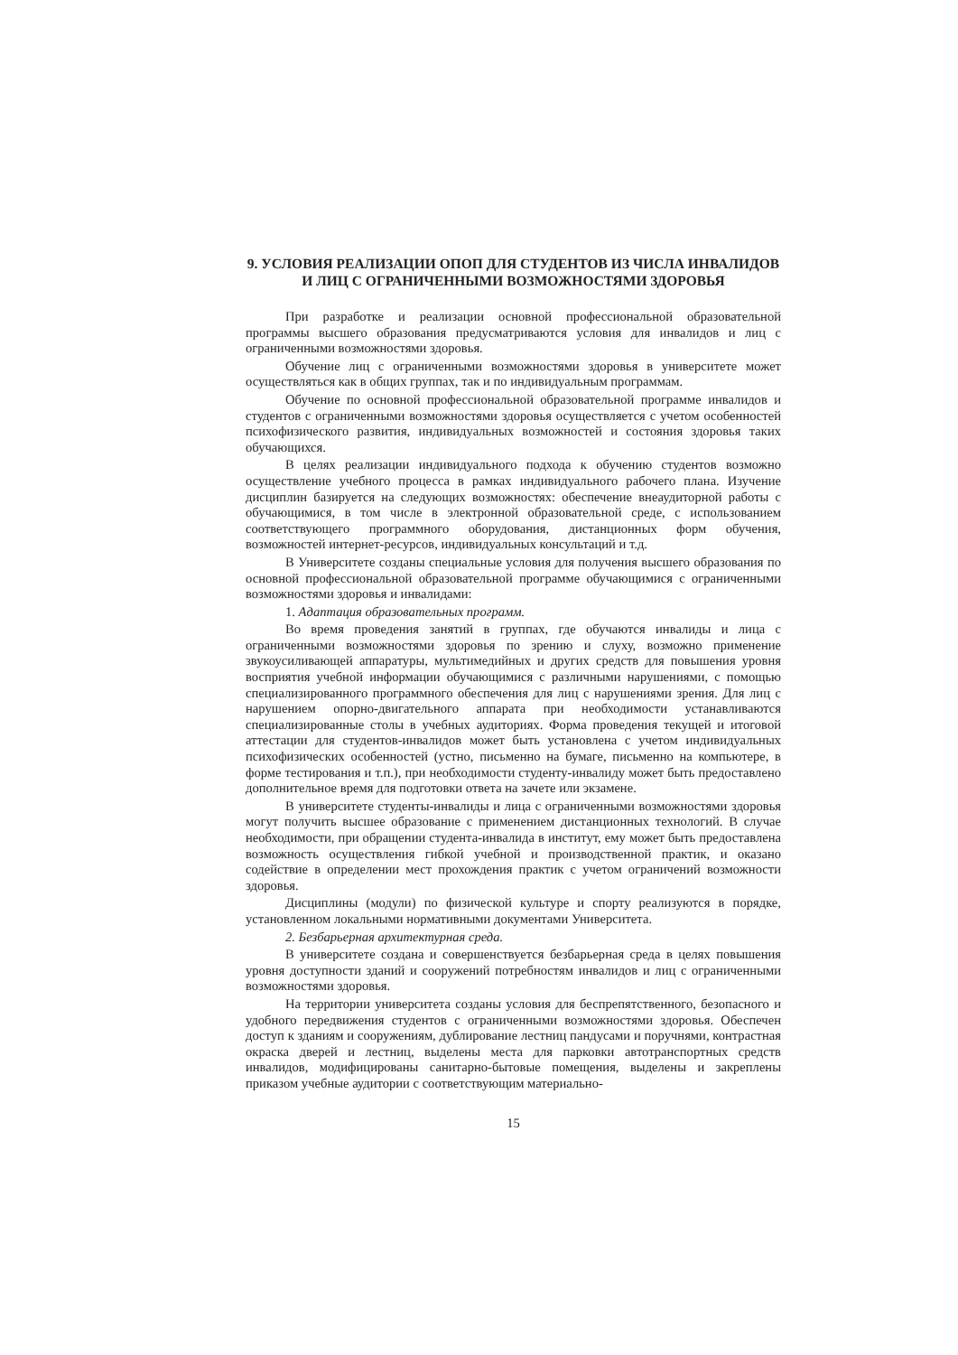9. УСЛОВИЯ РЕАЛИЗАЦИИ ОПОП ДЛЯ СТУДЕНТОВ ИЗ ЧИСЛА ИНВАЛИДОВ
И ЛИЦ С ОГРАНИЧЕННЫМИ ВОЗМОЖНОСТЯМИ ЗДОРОВЬЯ
При разработке и реализации основной профессиональной образовательной программы высшего образования предусматриваются условия для инвалидов и лиц с ограниченными возможностями здоровья.
Обучение лиц с ограниченными возможностями здоровья в университете может осуществляться как в общих группах, так и по индивидуальным программам.
Обучение по основной профессиональной образовательной программе инвалидов и студентов с ограниченными возможностями здоровья осуществляется с учетом особенностей психофизического развития, индивидуальных возможностей и состояния здоровья таких обучающихся.
В целях реализации индивидуального подхода к обучению студентов возможно осуществление учебного процесса в рамках индивидуального рабочего плана. Изучение дисциплин базируется на следующих возможностях: обеспечение внеаудиторной работы с обучающимися, в том числе в электронной образовательной среде, с использованием соответствующего программного оборудования, дистанционных форм обучения, возможностей интернет-ресурсов, индивидуальных консультаций и т.д.
В Университете созданы специальные условия для получения высшего образования по основной профессиональной образовательной программе обучающимися с ограниченными возможностями здоровья и инвалидами:
1. Адаптация образовательных программ.
Во время проведения занятий в группах, где обучаются инвалиды и лица с ограниченными возможностями здоровья по зрению и слуху, возможно применение звукоусиливающей аппаратуры, мультимедийных и других средств для повышения уровня восприятия учебной информации обучающимися с различными нарушениями, с помощью специализированного программного обеспечения для лиц с нарушениями зрения. Для лиц с нарушением опорно-двигательного аппарата при необходимости устанавливаются специализированные столы в учебных аудиториях. Форма проведения текущей и итоговой аттестации для студентов-инвалидов может быть установлена с учетом индивидуальных психофизических особенностей (устно, письменно на бумаге, письменно на компьютере, в форме тестирования и т.п.), при необходимости студенту-инвалиду может быть предоставлено дополнительное время для подготовки ответа на зачете или экзамене.
В университете студенты-инвалиды и лица с ограниченными возможностями здоровья могут получить высшее образование с применением дистанционных технологий. В случае необходимости, при обращении студента-инвалида в институт, ему может быть предоставлена возможность осуществления гибкой учебной и производственной практик, и оказано содействие в определении мест прохождения практик с учетом ограничений возможности здоровья.
Дисциплины (модули) по физической культуре и спорту реализуются в порядке, установленном локальными нормативными документами Университета.
2. Безбарьерная архитектурная среда.
В университете создана и совершенствуется безбарьерная среда в целях повышения уровня доступности зданий и сооружений потребностям инвалидов и лиц с ограниченными возможностями здоровья.
На территории университета созданы условия для беспрепятственного, безопасного и удобного передвижения студентов с ограниченными возможностями здоровья. Обеспечен доступ к зданиям и сооружениям, дублирование лестниц пандусами и поручнями, контрастная окраска дверей и лестниц, выделены места для парковки автотранспортных средств инвалидов, модифицированы санитарно-бытовые помещения, выделены и закреплены приказом учебные аудитории с соответствующим материально-
15